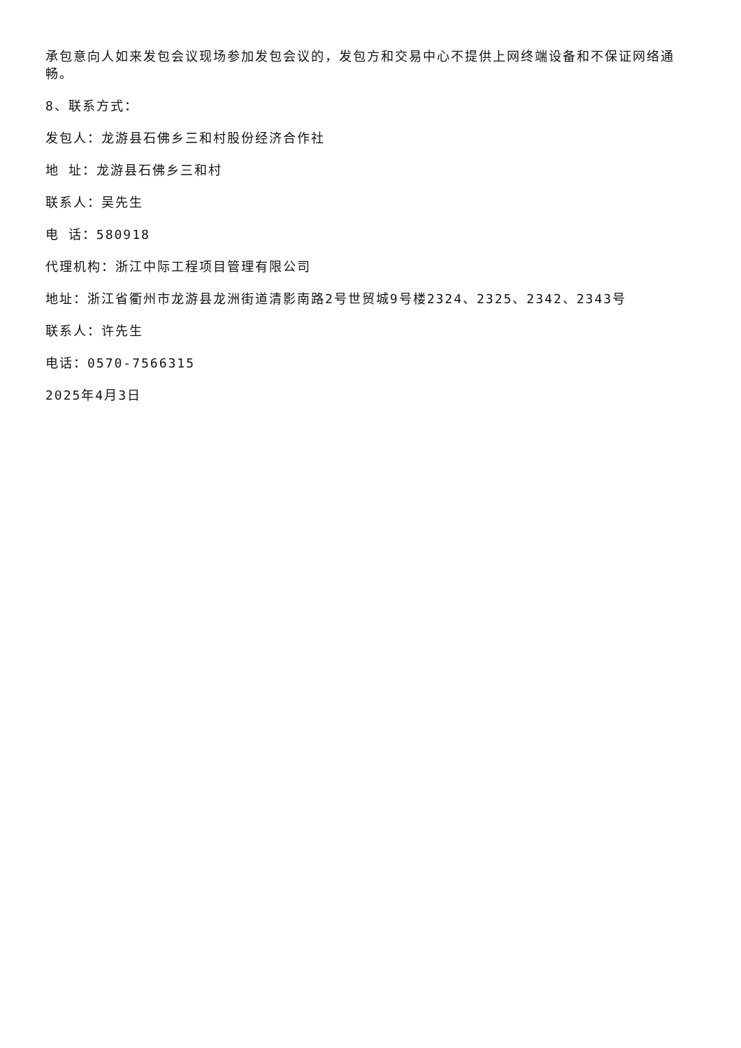承包意向人如来发包会议现场参加发包会议的，发包方和交易中心不提供上网终端设备和不保证网络通畅。
8、联系方式：
发包人：龙游县石佛乡三和村股份经济合作社
地 址：龙游县石佛乡三和村
联系人：吴先生
电 话：580918
代理机构：浙江中际工程项目管理有限公司
地址：浙江省衢州市龙游县龙洲街道清影南路2号世贸城9号楼2324、2325、2342、2343号
联系人：许先生
电话：0570-7566315
2025年4月3日